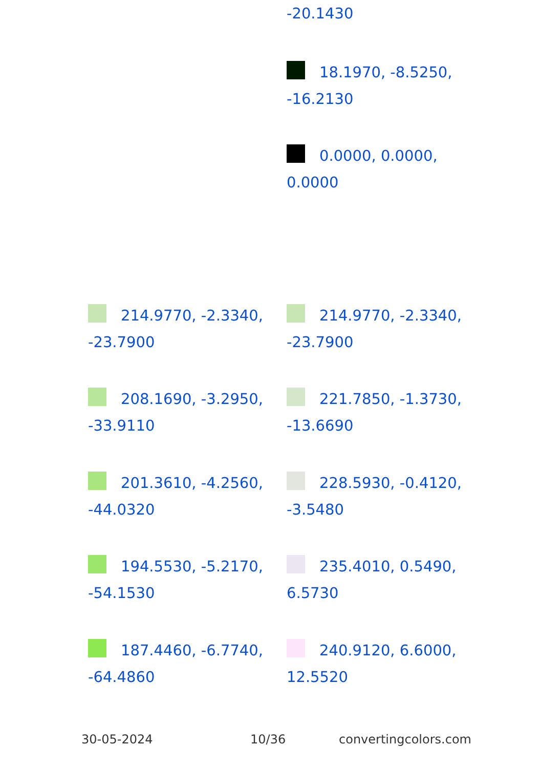-20.1430
18.1970, -8.5250, -16.2130
0.0000, 0.0000, 0.0000
214.9770, -2.3340, -23.7900
214.9770, -2.3340, -23.7900
208.1690, -3.2950, -33.9110
221.7850, -1.3730, -13.6690
201.3610, -4.2560, -44.0320
228.5930, -0.4120, -3.5480
194.5530, -5.2170, -54.1530
235.4010, 0.5490, 6.5730
187.4460, -6.7740, -64.4860
240.9120, 6.6000, 12.5520
30-05-2024 10/36 convertingcolors.com